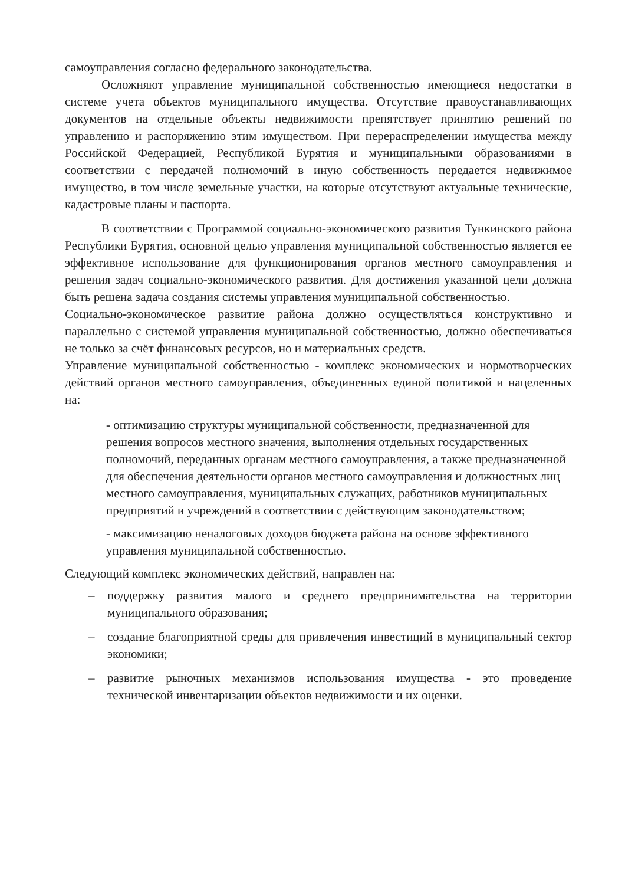самоуправления согласно федерального законодательства.
Осложняют управление муниципальной собственностью имеющиеся недостатки в системе учета объектов муниципального имущества. Отсутствие правоустанавливающих документов на отдельные объекты недвижимости препятствует принятию решений по управлению и распоряжению этим имуществом. При перераспределении имущества между Российской Федерацией, Республикой Бурятия и муниципальными образованиями в соответствии с передачей полномочий в иную собственность передается недвижимое имущество, в том числе земельные участки, на которые отсутствуют актуальные технические, кадастровые планы и паспорта.
В соответствии с Программой социально-экономического развития Тункинского района Республики Бурятия, основной целью управления муниципальной собственностью является ее эффективное использование для функционирования органов местного самоуправления и решения задач социально-экономического развития. Для достижения указанной цели должна быть решена задача создания системы управления муниципальной собственностью.
Социально-экономическое развитие района должно осуществляться конструктивно и параллельно с системой управления муниципальной собственностью, должно обеспечиваться не только за счёт финансовых ресурсов, но и материальных средств.
Управление муниципальной собственностью - комплекс экономических и нормотворческих действий органов местного самоуправления, объединенных единой политикой и нацеленных на:
- оптимизацию структуры муниципальной собственности, предназначенной для решения вопросов местного значения, выполнения отдельных государственных полномочий, переданных органам местного самоуправления, а также предназначенной для обеспечения деятельности органов местного самоуправления и должностных лиц местного самоуправления, муниципальных служащих, работников муниципальных предприятий и учреждений в соответствии с действующим законодательством;
- максимизацию неналоговых доходов бюджета района на основе эффективного управления муниципальной собственностью.
Следующий комплекс экономических действий, направлен на:
– поддержку развития малого и среднего предпринимательства на территории муниципального образования;
– создание благоприятной среды для привлечения инвестиций в муниципальный сектор экономики;
– развитие рыночных механизмов использования имущества - это проведение технической инвентаризации объектов недвижимости и их оценки.